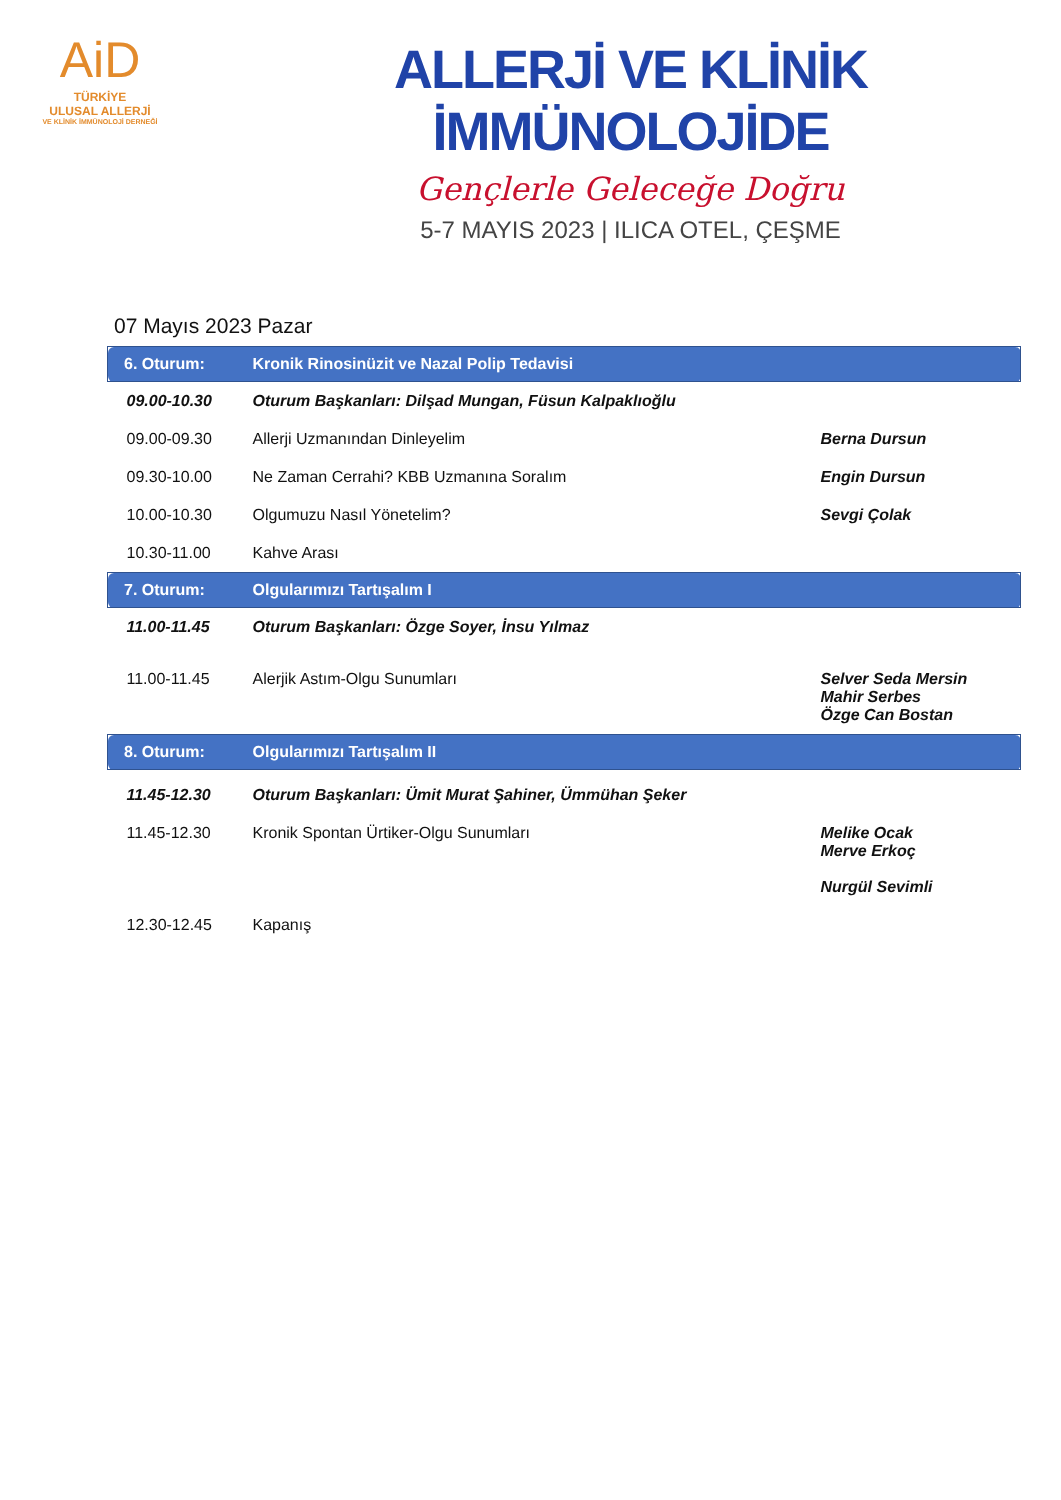AiD
TÜRKİYE
ULUSAL ALLERJİ
VE KLİNİK İMMÜNOLOJİ DERNEĞİ
ALLERJİ VE KLİNİK İMMÜNOLOJİDE
Gençlerle Geleceğe Doğru
5-7 MAYIS 2023 | ILICA OTEL, ÇEŞME
07 Mayıs 2023 Pazar
| 6. Oturum: | Kronik Rinosinüzit ve Nazal Polip Tedavisi | |
| 09.00-10.30 | Oturum Başkanları: Dilşad Mungan, Füsun Kalpaklıoğlu | |
| 09.00-09.30 | Allerji Uzmanından Dinleyelim | Berna Dursun |
| 09.30-10.00 | Ne Zaman Cerrahi? KBB Uzmanına Soralım | Engin Dursun |
| 10.00-10.30 | Olgumuzu Nasıl Yönetelim? | Sevgi Çolak |
| 10.30-11.00 | Kahve Arası | |
| 7. Oturum: | Olgularımızı Tartışalım I | |
| 11.00-11.45 | Oturum Başkanları: Özge Soyer, İnsu Yılmaz | |
| 11.00-11.45 | Alerjik Astım-Olgu Sunumları | Selver Seda Mersin Mahir Serbes Özge Can Bostan |
| 8. Oturum: | Olgularımızı Tartışalım II | |
| 11.45-12.30 | Oturum Başkanları: Ümit Murat Şahiner, Ümmühan Şeker | |
| 11.45-12.30 | Kronik Spontan Ürtiker-Olgu Sunumları | Melike Ocak Merve Erkoç Nurgül Sevimli |
| 12.30-12.45 | Kapanış | |